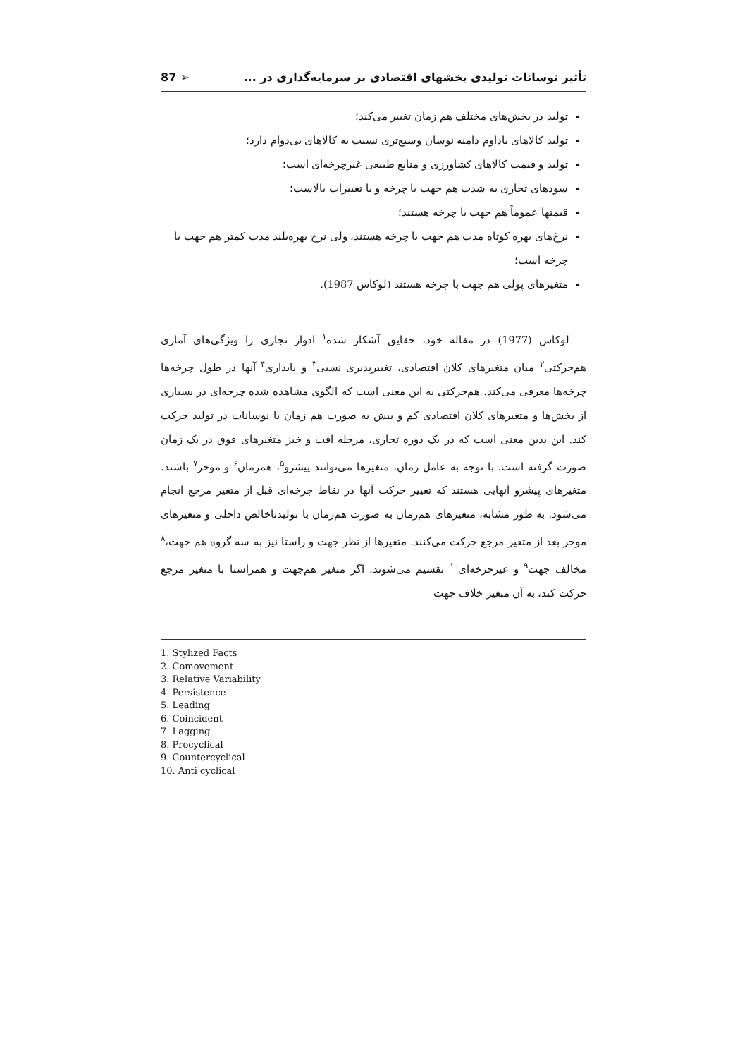تأثیر نوسانات تولیدی بخشهای اقتصادی بر سرمایه‌گذاری در ... ➢ 87
تولید در بخش‌های مختلف هم زمان تغییر می‌کند؛
تولید کالاهای باداوم دامنه نوسان وسیع‌تری نسبت به کالاهای بی‌دوام دارد؛
تولید و قیمت کالاهای کشاورزی و منابع طبیعی غیرچرخه‌ای است؛
سودهای تجاری به شدت هم جهت با چرخه و با تغییرات بالاست؛
قیمتها عموماً هم جهت با چرخه هستند؛
نرخ‌های بهره کوتاه مدت هم جهت با چرخه هستند، ولی نرخ بهره‌بلند مدت کمتر هم جهت با چرخه است؛
متغیرهای پولی هم جهت با چرخه هستند (لوکاس 1987).
لوکاس (1977) در مقاله خود، حقایق آشکار شده<sup>۱</sup> ادوار تجاری را ویژگی‌های آماری هم‌حرکتی<sup>۲</sup> میان متغیرهای کلان اقتصادی، تغییرپذیری نسبی<sup>۳</sup> و پایداری<sup>۴</sup> آنها در طول چرخه‌ها چرخه‌ها معرفی می‌کند. هم‌حرکتی به این معنی است که الگوی مشاهده شده چرخه‌ای در بسیاری از بخش‌ها و متغیرهای کلان اقتصادی کم و بیش به صورت هم زمان با نوسانات در تولید حرکت کند. این بدین معنی است که در یک دوره تجاری، مرحله افت و خیز متغیرهای فوق در یک زمان صورت گرفته است. با توجه به عامل زمان، متغیرها می‌توانند پیشرو<sup>۵</sup>، همزمان<sup>۶</sup> و موخر<sup>۷</sup> باشند. متغیرهای پیشرو آنهایی هستند که تغییر حرکت آنها در نقاط چرخه‌ای قبل از متغیر مرجع انجام می‌شود. به طور مشابه، متغیرهای هم‌زمان به صورت هم‌زمان با تولیدناخالص داخلی و متغیرهای موخر بعد از متغیر مرجع حرکت می‌کنند. متغیرها از نظر جهت و راستا نیز به سه گروه هم جهت،<sup>۸</sup> مخالف جهت<sup>۹</sup> و غیرچرخه‌ای<sup>۱۰</sup> تقسیم می‌شوند. اگر متغیر هم‌جهت و همراستا با متغیر مرجع حرکت کند، به آن متغیر خلاف جهت
1. Stylized Facts
2. Comovement
3. Relative Variability
4. Persistence
5. Leading
6. Coincident
7. Lagging
8. Procyclical
9. Countercyclical
10. Anti cyclical